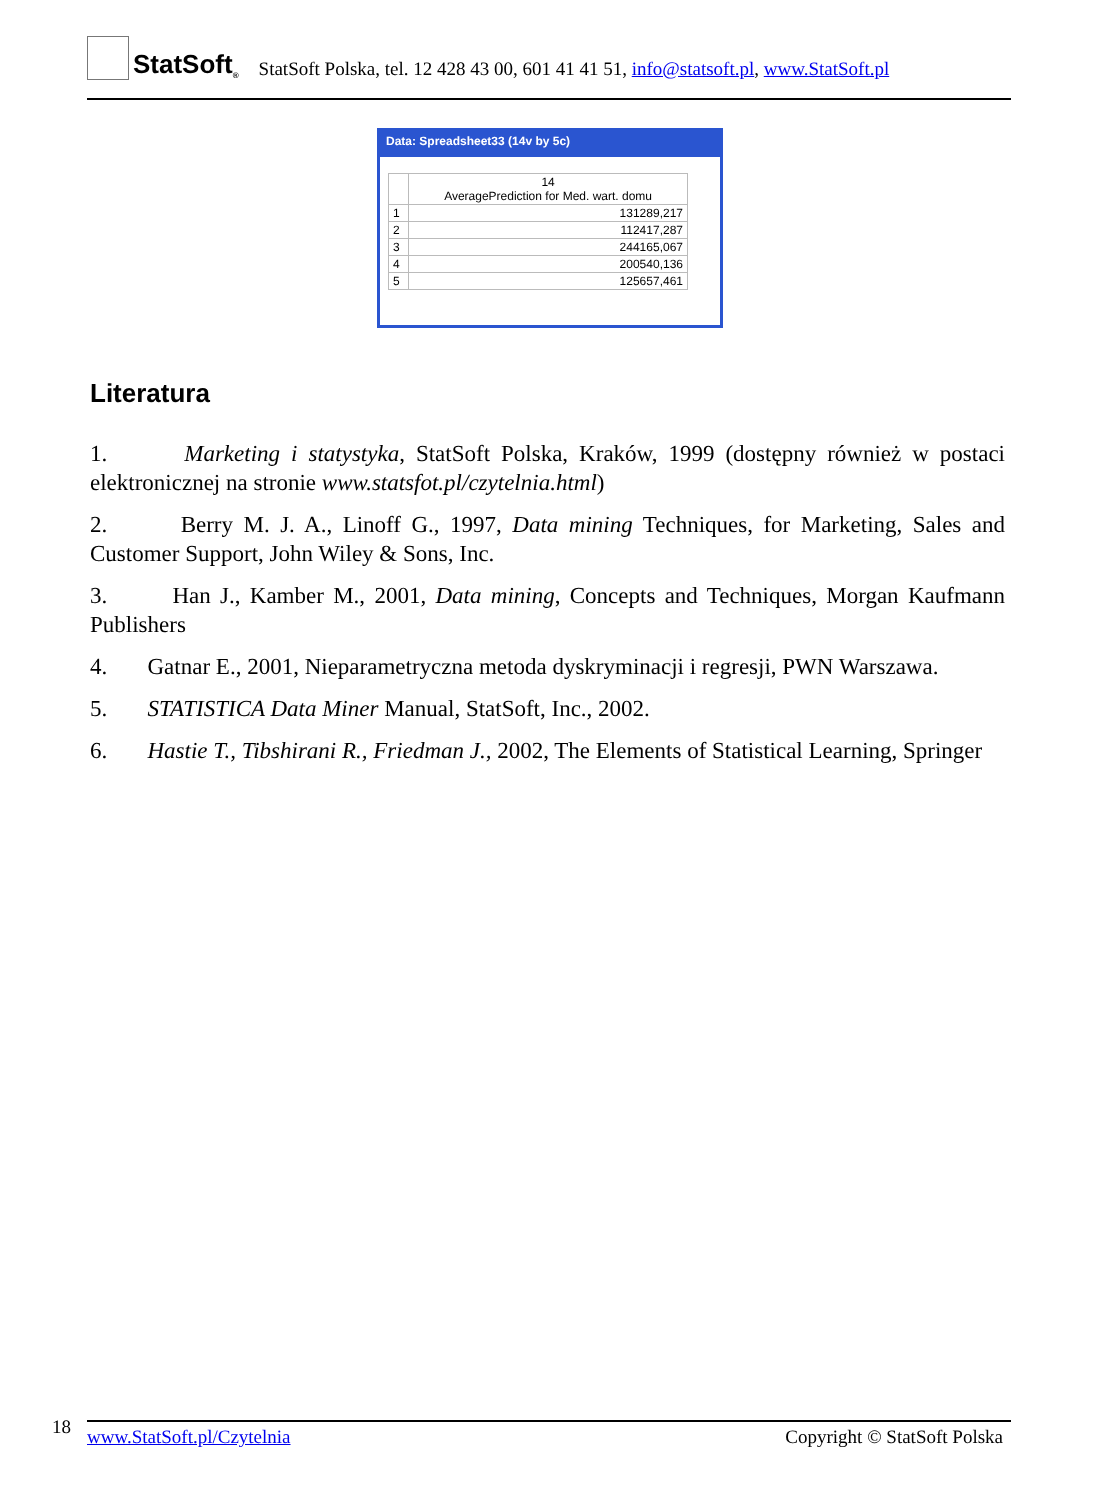StatSoft<sup>®</sup>
StatSoft Polska, tel. 12 428 43 00, 601 41 41 51, info@statsoft.pl, www.StatSoft.pl
Data: Spreadsheet33 (14v by 5c)
| | 14 AveragePrediction for Med. wart. domu |
| --- | --- |
| 1 | 131289,217 |
| 2 | 112417,287 |
| 3 | 244165,067 |
| 4 | 200540,136 |
| 5 | 125657,461 |
Literatura
1. Marketing i statystyka, StatSoft Polska, Kraków, 1999 (dostępny również w postaci elektronicznej na stronie www.statsfot.pl/czytelnia.html)
2. Berry M. J. A., Linoff G., 1997, Data mining Techniques, for Marketing, Sales and Customer Support, John Wiley & Sons, Inc.
3. Han J., Kamber M., 2001, Data mining, Concepts and Techniques, Morgan Kaufmann Publishers
4. Gatnar E., 2001, Nieparametryczna metoda dyskryminacji i regresji, PWN Warszawa.
5. STATISTICA Data Miner Manual, StatSoft, Inc., 2002.
6. Hastie T., Tibshirani R., Friedman J., 2002, The Elements of Statistical Learning, Springer
18
www.StatSoft.pl/Czytelnia Copyright © StatSoft Polska